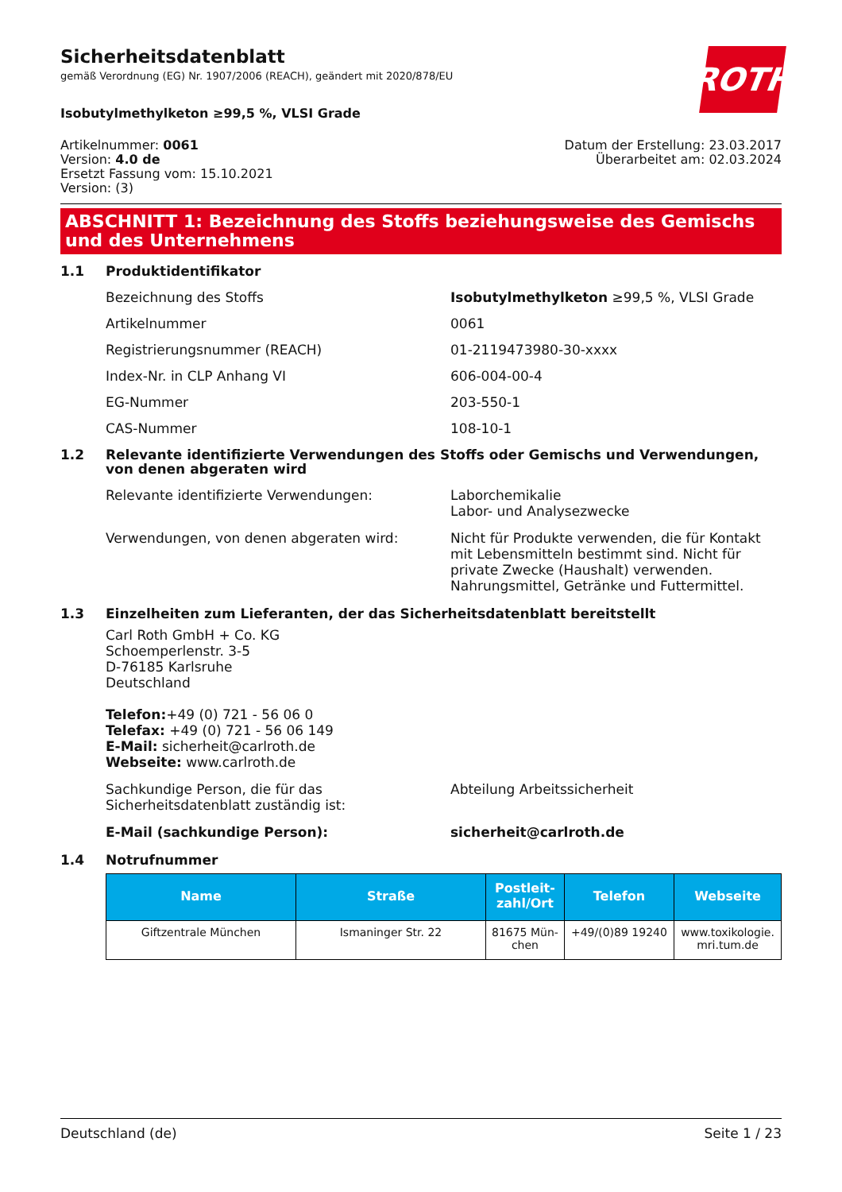ROTH
Sicherheitsdatenblatt
gemäß Verordnung (EG) Nr. 1907/2006 (REACH), geändert mit 2020/878/EU
Isobutylmethylketon ≥99,5 %, VLSI Grade
Artikelnummer: 0061
Version: 4.0 de
Ersetzt Fassung vom: 15.10.2021
Version: (3)
Datum der Erstellung: 23.03.2017
Überarbeitet am: 02.03.2024
ABSCHNITT 1: Bezeichnung des Stoffs beziehungsweise des Gemischs und des Unternehmens
1.1 Produktidentifikator
Bezeichnung des Stoffs Isobutylmethylketon ≥99,5 %, VLSI Grade
Artikelnummer 0061
Registrierungsnummer (REACH) 01-2119473980-30-xxxx
Index-Nr. in CLP Anhang VI 606-004-00-4
EG-Nummer 203-550-1
CAS-Nummer 108-10-1
1.2 Relevante identifizierte Verwendungen des Stoffs oder Gemischs und Verwendungen, von denen abgeraten wird
Relevante identifizierte Verwendungen: Laborchemikalie
Labor- und Analysezwecke
Verwendungen, von denen abgeraten wird: Nicht für Produkte verwenden, die für Kontakt mit Lebensmitteln bestimmt sind. Nicht für private Zwecke (Haushalt) verwenden. Nahrungsmittel, Getränke und Futtermittel.
1.3 Einzelheiten zum Lieferanten, der das Sicherheitsdatenblatt bereitstellt
Carl Roth GmbH + Co. KG
Schoemperlenstr. 3-5
D-76185 Karlsruhe
Deutschland
Telefon:+49 (0) 721 - 56 06 0
Telefax: +49 (0) 721 - 56 06 149
E-Mail: sicherheit@carlroth.de
Webseite: www.carlroth.de
Sachkundige Person, die für das Sicherheitsdatenblatt zuständig ist: Abteilung Arbeitssicherheit
E-Mail (sachkundige Person): sicherheit@carlroth.de
1.4 Notrufnummer
| Name | Straße | Postleit- zahl/Ort | Telefon | Webseite |
| --- | --- | --- | --- | --- |
| Giftzentrale München | Ismaninger Str. 22 | 81675 Mün- chen | +49/(0)89 19240 | www.toxikologie. mri.tum.de |
Deutschland (de) Seite 1 / 23